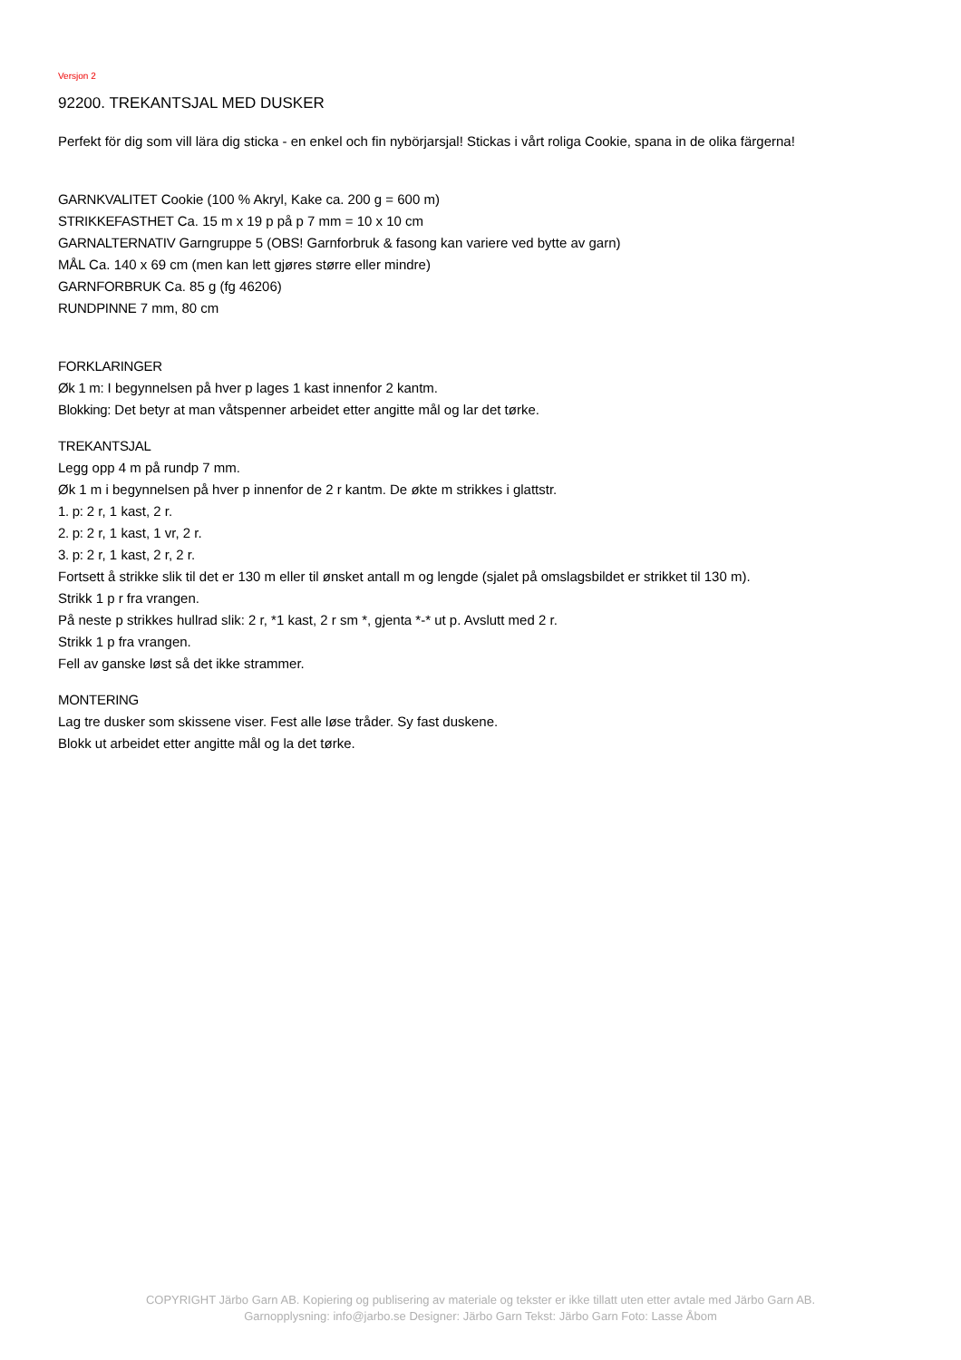Versjon 2
92200. TREKANTSJAL MED DUSKER
Perfekt för dig som vill lära dig sticka - en enkel och fin nybörjarsjal! Stickas i vårt roliga Cookie, spana in de olika färgerna!
GARNKVALITET Cookie (100 % Akryl, Kake ca. 200 g = 600 m)
STRIKKEFASTHET Ca. 15 m x 19 p på p 7 mm = 10 x 10 cm
GARNALTERNATIV Garngruppe 5 (OBS! Garnforbruk & fasong kan variere ved bytte av garn)
MÅL Ca. 140 x 69 cm (men kan lett gjøres større eller mindre)
GARNFORBRUK Ca. 85 g (fg 46206)
RUNDPINNE 7 mm, 80 cm
FORKLARINGER
Øk 1 m: I begynnelsen på hver p lages 1 kast innenfor 2 kantm.
Blokking: Det betyr at man våtspenner arbeidet etter angitte mål og lar det tørke.
TREKANTSJAL
Legg opp 4 m på rundp 7 mm.
Øk 1 m i begynnelsen på hver p innenfor de 2 r kantm. De økte m strikkes i glattstr.
1. p: 2 r, 1 kast, 2 r.
2. p: 2 r, 1 kast, 1 vr, 2 r.
3. p: 2 r, 1 kast, 2 r, 2 r.
Fortsett å strikke slik til det er 130 m eller til ønsket antall m og lengde (sjalet på omslagsbildet er strikket til 130 m).
Strikk 1 p r fra vrangen.
På neste p strikkes hullrad slik: 2 r, *1 kast, 2 r sm *, gjenta *-* ut p. Avslutt med 2 r.
Strikk 1 p fra vrangen.
Fell av ganske løst så det ikke strammer.
MONTERING
Lag tre dusker som skissene viser. Fest alle løse tråder. Sy fast duskene.
Blokk ut arbeidet etter angitte mål og la det tørke.
COPYRIGHT Järbo Garn AB. Kopiering og publisering av materiale og tekster er ikke tillatt uten etter avtale med Järbo Garn AB.
Garnopplysning: info@jarbo.se Designer: Järbo Garn Tekst: Järbo Garn Foto: Lasse Åbom